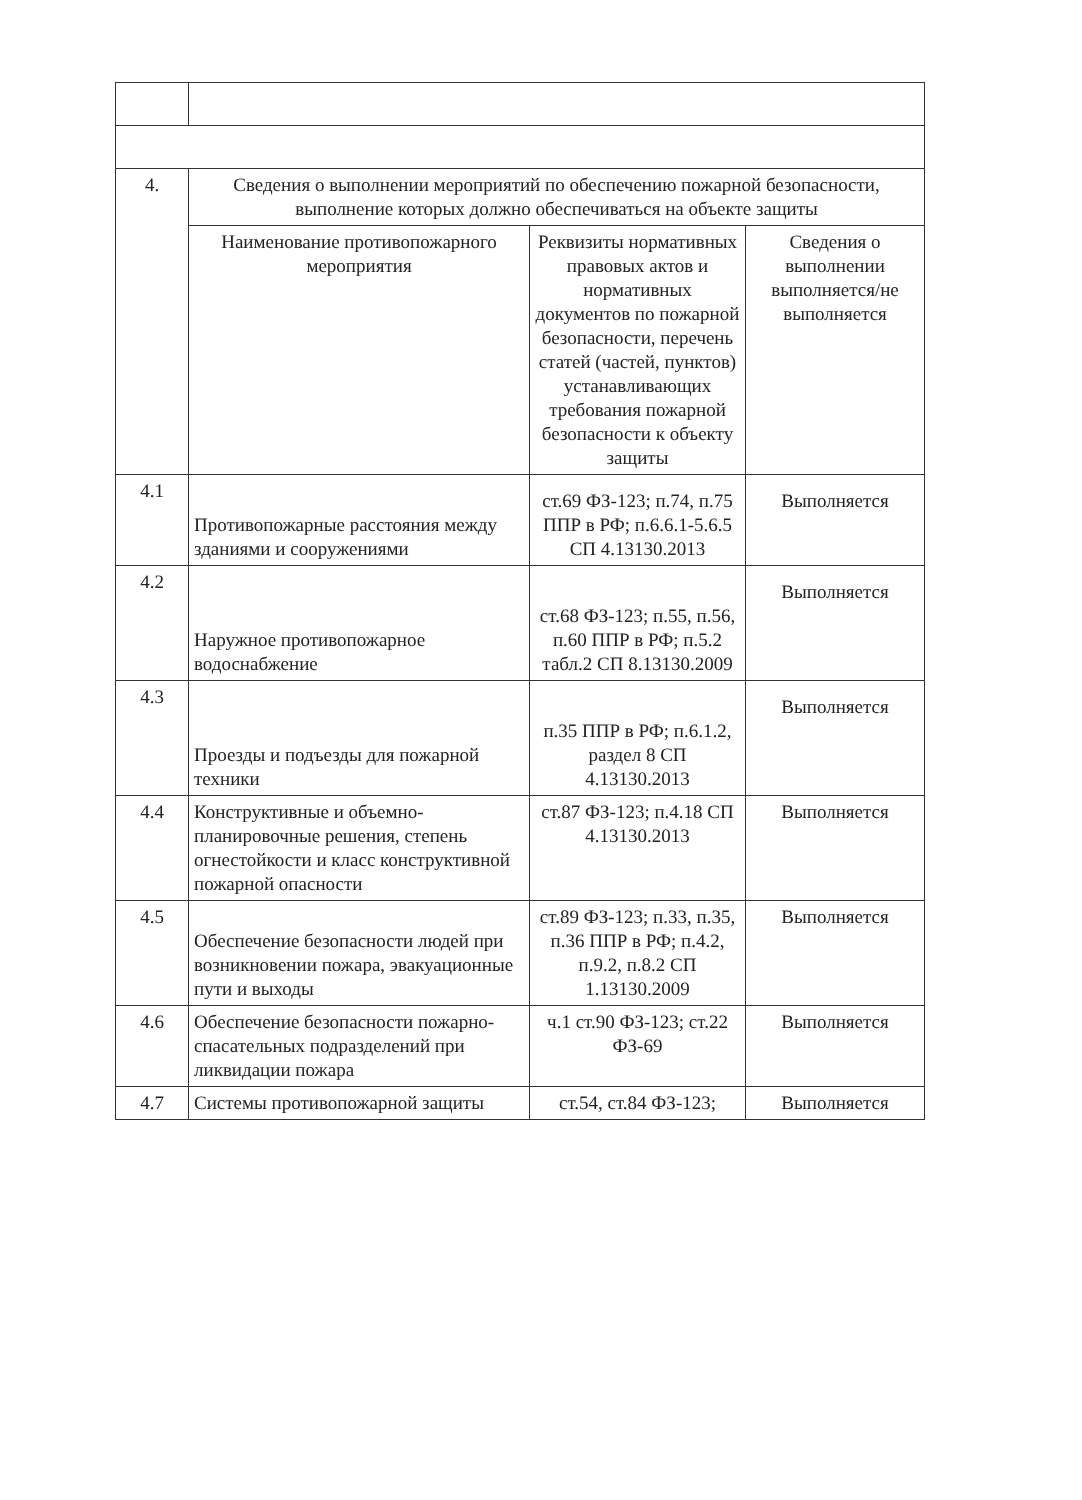| 4. | Сведения о выполнении мероприятий по обеспечению пожарной безопасности, выполнение которых должно обеспечиваться на объекте защиты | | |
| | Наименование противопожарного мероприятия | Реквизиты нормативных правовых актов и нормативных документов по пожарной безопасности, перечень статей (частей, пунктов) устанавливающих требования пожарной безопасности к объекту защиты | Сведения о выполнении выполняется/не выполняется |
| 4.1 | Противопожарные расстояния между зданиями и сооружениями | ст.69 ФЗ-123; п.74, п.75 ППР в РФ; п.6.6.1-5.6.5 СП 4.13130.2013 | Выполняется |
| 4.2 | Наружное противопожарное водоснабжение | ст.68 ФЗ-123; п.55, п.56, п.60 ППР в РФ; п.5.2 табл.2 СП 8.13130.2009 | Выполняется |
| 4.3 | Проезды и подъезды для пожарной техники | п.35 ППР в РФ; п.6.1.2, раздел 8 СП 4.13130.2013 | Выполняется |
| 4.4 | Конструктивные и объемно-планировочные решения, степень огнестойкости и класс конструктивной пожарной опасности | ст.87 ФЗ-123; п.4.18 СП 4.13130.2013 | Выполняется |
| 4.5 | Обеспечение безопасности людей при возникновении пожара, эвакуационные пути и выходы | ст.89 ФЗ-123; п.33, п.35, п.36 ППР в РФ; п.4.2, п.9.2, п.8.2 СП 1.13130.2009 | Выполняется |
| 4.6 | Обеспечение безопасности пожарно-спасательных подразделений при ликвидации пожара | ч.1 ст.90 ФЗ-123; ст.22 ФЗ-69 | Выполняется |
| 4.7 | Системы противопожарной защиты | ст.54, ст.84 ФЗ-123; | Выполняется |